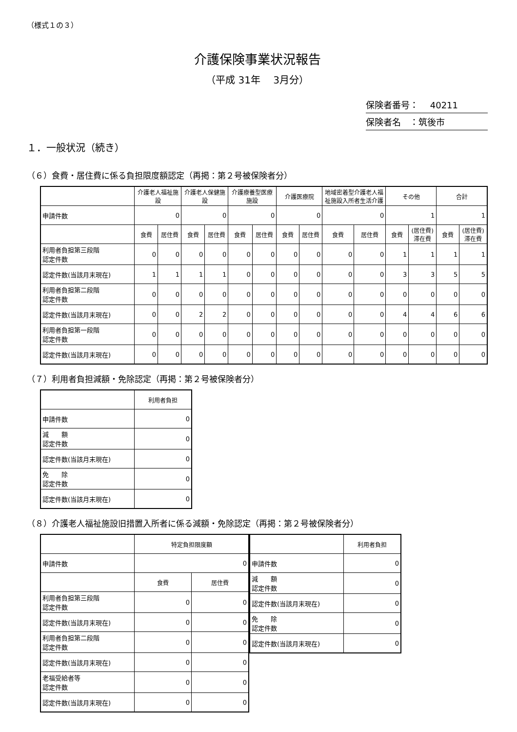（様式１の３）
介護保険事業状況報告
（平成 31年　 3月分）
保険者番号：　 40211
保険者名　：筑後市
１．一般状況（続き）
（６）食費・居住費に係る負担限度額認定（再掲：第２号被保険者分）
| | 介護老人福祉施設 | | 介護老人保健施設 | | 介護療養型医療施設 | | 介護医療院 | | 地域密着型介護老人福祉施設入所者生活介護 | | その他 | | 合計 | |
| --- | --- | --- | --- | --- | --- | --- | --- | --- | --- | --- | --- | --- | --- | --- |
| 申請件数 | 0 | | 0 | | 0 | | 0 | | 0 | | 1 | | 1 | |
| | 食費 | 居住費 | 食費 | 居住費 | 食費 | 居住費 | 食費 | 居住費 | 食費 | 居住費 | 食費 | (居住費)滞在費 | 食費 | (居住費)滞在費 |
| 利用者負担第三段階 認定件数 | 0 | 0 | 0 | 0 | 0 | 0 | 0 | 0 | 0 | 0 | 1 | 1 | 1 | 1 |
| 認定件数(当該月末現在) | 1 | 1 | 1 | 1 | 0 | 0 | 0 | 0 | 0 | 0 | 3 | 3 | 5 | 5 |
| 利用者負担第二段階 認定件数 | 0 | 0 | 0 | 0 | 0 | 0 | 0 | 0 | 0 | 0 | 0 | 0 | 0 | 0 |
| 認定件数(当該月末現在) | 0 | 0 | 2 | 2 | 0 | 0 | 0 | 0 | 0 | 0 | 4 | 4 | 6 | 6 |
| 利用者負担第一段階 認定件数 | 0 | 0 | 0 | 0 | 0 | 0 | 0 | 0 | 0 | 0 | 0 | 0 | 0 | 0 |
| 認定件数(当該月末現在) | 0 | 0 | 0 | 0 | 0 | 0 | 0 | 0 | 0 | 0 | 0 | 0 | 0 | 0 |
（７）利用者負担減額・免除認定（再掲：第２号被保険者分）
| | 利用者負担 |
| --- | --- |
| 申請件数 | 0 |
| 減 額 認定件数 | 0 |
| 認定件数(当該月末現在) | 0 |
| 免 除 認定件数 | 0 |
| 認定件数(当該月末現在) | 0 |
（８）介護老人福祉施設旧措置入所者に係る減額・免除認定（再掲：第２号被保険者分）
| | 特定負担限度額 | |
| --- | --- | --- |
| 申請件数 | 0 | |
| | 食費 | 居住費 |
| 利用者負担第三段階 認定件数 | 0 | 0 |
| 認定件数(当該月末現在) | 0 | 0 |
| 利用者負担第二段階 認定件数 | 0 | 0 |
| 認定件数(当該月末現在) | 0 | 0 |
| 老福受給者等 認定件数 | 0 | 0 |
| 認定件数(当該月末現在) | 0 | 0 |
| | 利用者負担 |
| --- | --- |
| 申請件数 | 0 |
| 減 額 認定件数 | 0 |
| 認定件数(当該月末現在) | 0 |
| 免 除 認定件数 | 0 |
| 認定件数(当該月末現在) | 0 |